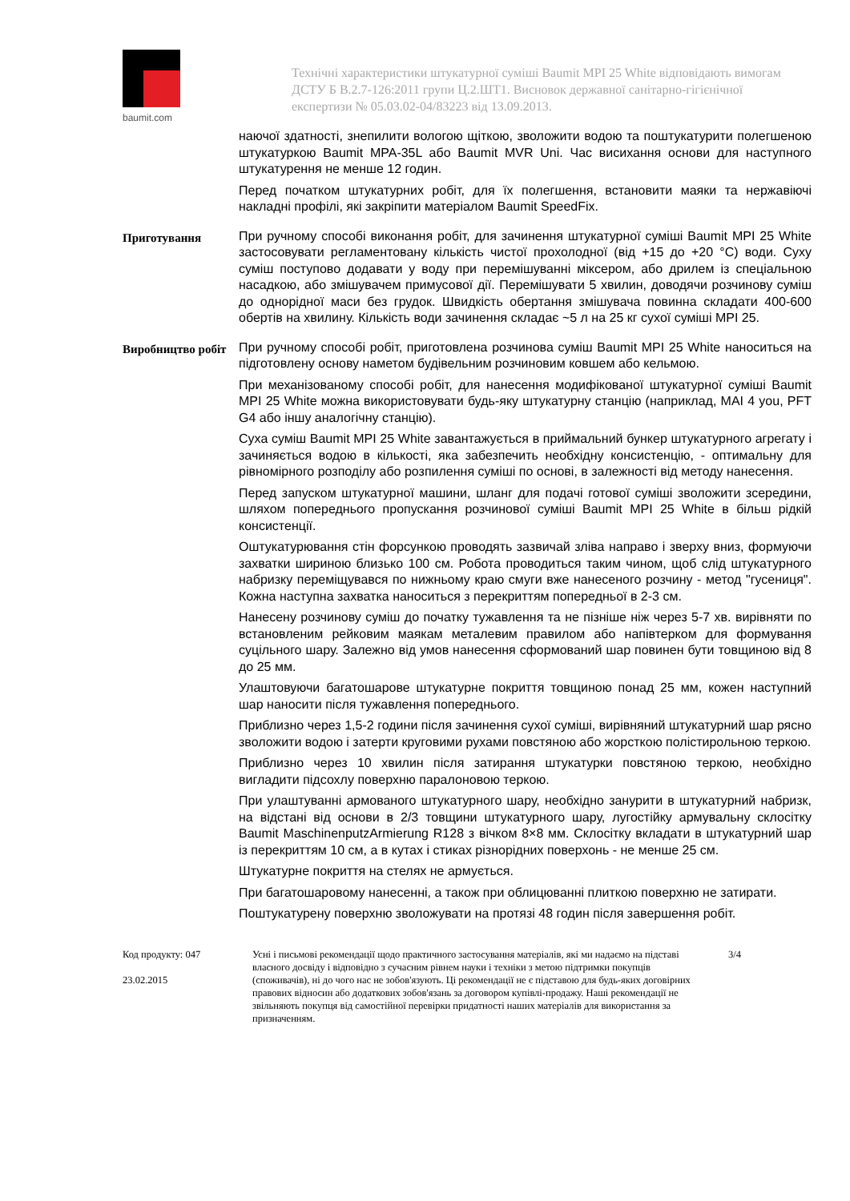baumit.com
Технічні характеристики штукатурної суміші Baumit MPI 25 White відповідають вимогам ДСТУ Б В.2.7-126:2011 групи Ц.2.ШТ1. Висновок державної санітарно-гігієнічної експертизи № 05.03.02-04/83223 від 13.09.2013.
наючої здатності, знепилити вологою щіткою, зволожити водою та поштукатурити полегшеною штукатуркою Baumit MPA-35L або Baumit MVR Uni. Час висихання основи для наступного штукатурення не менше 12 годин.
Перед початком штукатурних робіт, для їх полегшення, встановити маяки та нержавіючі накладні профілі, які закріпити матеріалом Baumit SpeedFix.
Приготування
При ручному способі виконання робіт, для зачинення штукатурної суміші Baumit MPI 25 White застосовувати регламентовану кількість чистої прохолодної (від +15 до +20 °C) води. Суху суміш поступово додавати у воду при перемішуванні міксером, або дрилем із спеціальною насадкою, або змішувачем примусової дії. Перемішувати 5 хвилин, доводячи розчинову суміш до однорідної маси без грудок. Швидкість обертання змішувача повинна складати 400-600 обертів на хвилину. Кількість води зачинення складає ~5 л на 25 кг сухої суміші MPI 25.
Виробництво робіт
При ручному способі робіт, приготовлена розчинова суміш Baumit MPI 25 White наноситься на підготовлену основу наметом будівельним розчиновим ковшем або кельмою.
При механізованому способі робіт, для нанесення модифікованої штукатурної суміші Baumit MPI 25 White можна використовувати будь-яку штукатурну станцію (наприклад, MAI 4 you, PFT G4 або іншу аналогічну станцію).
Суха суміш Baumit MPI 25 White завантажується в приймальний бункер штукатурного агрегату і зачиняється водою в кількості, яка забезпечить необхідну консистенцію, - оптимальну для рівномірного розподілу або розпилення суміші по основі, в залежності від методу нанесення.
Перед запуском штукатурної машини, шланг для подачі готової суміші зволожити зсередини, шляхом попереднього пропускання розчинової суміші Baumit MPI 25 White в більш рідкій консистенції.
Оштукатурювання стін форсункою проводять зазвичай зліва направо і зверху вниз, формуючи захватки шириною близько 100 см. Робота проводиться таким чином, щоб слід штукатурного набризку переміщувався по нижньому краю смуги вже нанесеного розчину - метод "гусениця". Кожна наступна захватка наноситься з перекриттям попередньої в 2-3 см.
Нанесену розчинову суміш до початку тужавлення та не пізніше ніж через 5-7 хв. вирівняти по встановленим рейковим маякам металевим правилом або напівтерком для формування суцільного шару. Залежно від умов нанесення сформований шар повинен бути товщиною від 8 до 25 мм.
Улаштовуючи багатошарове штукатурне покриття товщиною понад 25 мм, кожен наступний шар наносити після тужавлення попереднього.
Приблизно через 1,5-2 години після зачинення сухої суміші, вирівняний штукатурний шар рясно зволожити водою і затерти круговими рухами повстяною або жорсткою полістирольною теркою.
Приблизно через 10 хвилин після затирання штукатурки повстяною теркою, необхідно вигладити підсохлу поверхню паралоновою теркою.
При улаштуванні армованого штукатурного шару, необхідно занурити в штукатурний набризк, на відстані від основи в 2/3 товщини штукатурного шару, лугостійку армувальну склосітку Baumit MaschinenputzArmierung R128 з вічком 8×8 мм. Склосітку вкладати в штукатурний шар із перекриттям 10 см, а в кутах і стиках різнорідних поверхонь - не менше 25 см.
Штукатурне покриття на стелях не армується.
При багатошаровому нанесенні, а також при облицюванні плиткою поверхню не затирати.
Поштукатурену поверхню зволожувати на протязі 48 годин після завершення робіт.
Код продукту: 047
23.02.2015
Усні і письмові рекомендації щодо практичного застосування матеріалів, які ми надаємо на підставі власного досвіду і відповідно з сучасним рівнем науки і техніки з метою підтримки покупців (споживачів), ні до чого нас не зобов'язують. Ці рекомендації не є підставою для будь-яких договірних правових відносин або додаткових зобов'язань за договором купівлі-продажу. Наші рекомендації не звільняють покупця від самостійної перевірки придатності наших матеріалів для використання за призначенням.
3/4